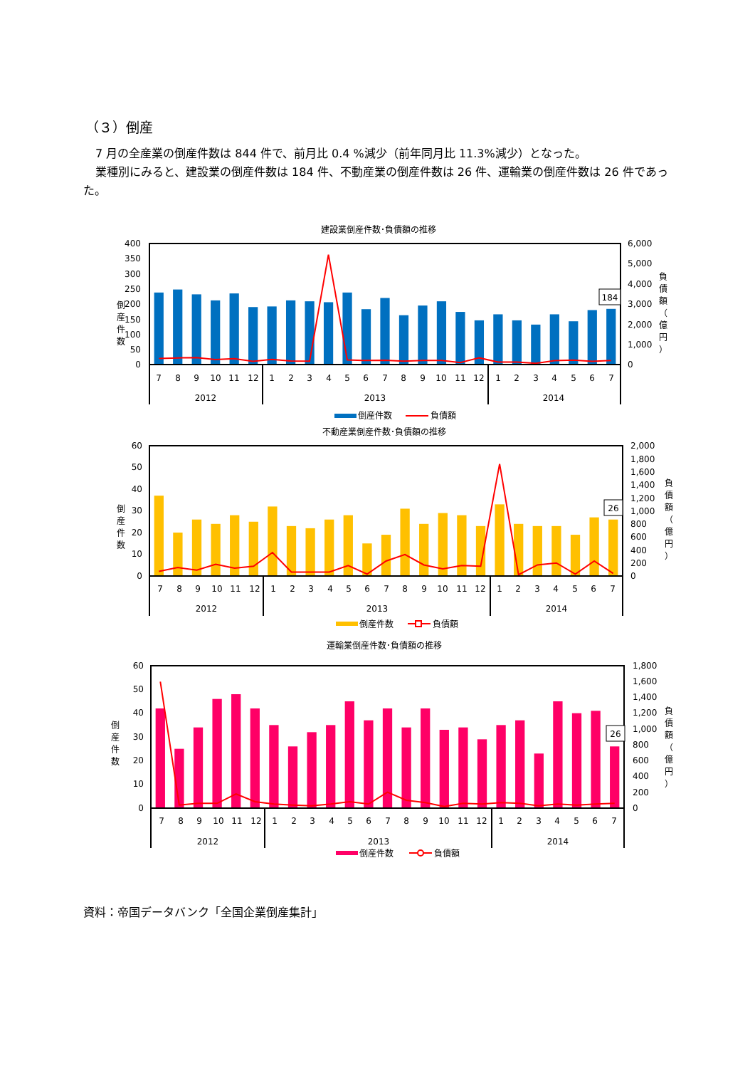（３）倒産
7 月の全産業の倒産件数は 844 件で、前月比 0.4 %減少（前年同月比 11.3%減少）となった。
業種別にみると、建設業の倒産件数は 184 件、不動産業の倒産件数は 26 件、運輸業の倒産件数は 26 件であった。
建設業倒産件数･負債額の推移
0
50
100
150
200
250
300
350
400
倒
産
件
数
0
1,000
2,000
3,000
4,000
5,000
6,000
負
債
額
（
億
円
）
184
7
8
9
10
11
12
1
2
3
4
5
6
7
8
9
10
11
12
1
2
3
4
5
6
7
2012
2013
2014
倒産件数
負債額
不動産業倒産件数･負債額の推移
0
10
20
30
40
50
60
倒
産
件
数
0
200
400
600
800
1,000
1,200
1,400
1,600
1,800
2,000
負
債
額
（
億
円
）
26
7
8
9
10
11
12
1
2
3
4
5
6
7
8
9
10
11
12
1
2
3
4
5
6
7
2012
2013
2014
倒産件数
負債額
運輸業倒産件数･負債額の推移
0
10
20
30
40
50
60
倒
産
件
数
0
200
400
600
800
1,000
1,200
1,400
1,600
1,800
負
債
額
（
億
円
）
26
7
8
9
10
11
12
1
2
3
4
5
6
7
8
9
10
11
12
1
2
3
4
5
6
7
2012
2013
2014
倒産件数
負債額
資料：帝国データバンク「全国企業倒産集計」